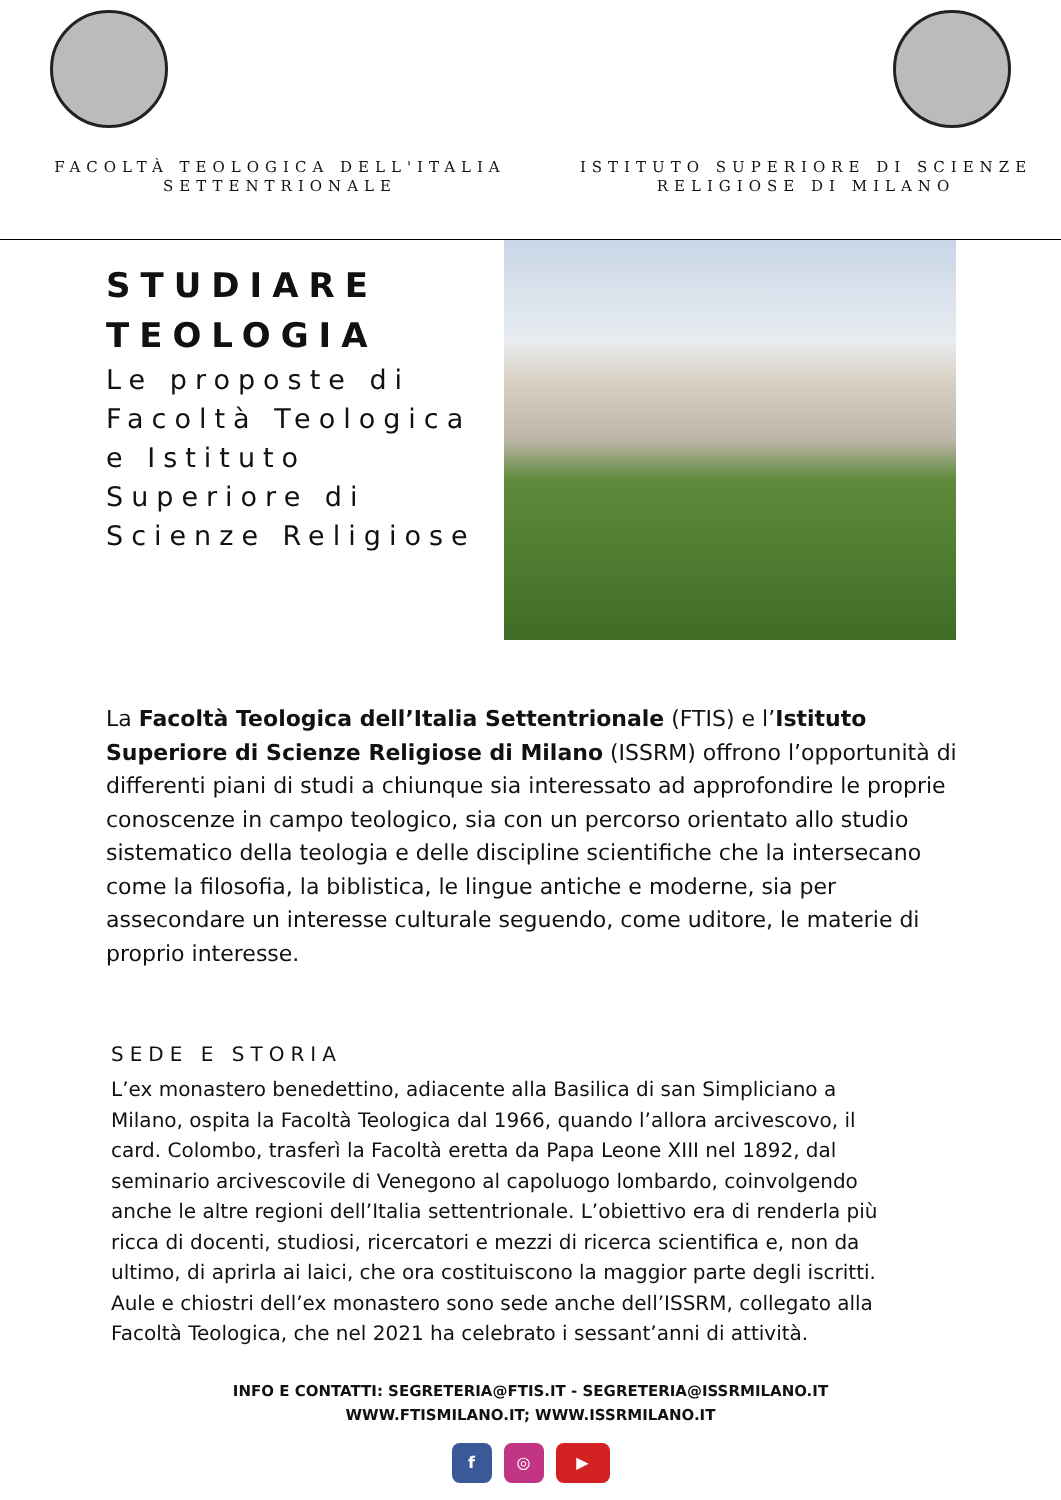FACOLTÀ TEOLOGICA DELL'ITALIA SETTENTRIONALE
ISTITUTO SUPERIORE DI SCIENZE RELIGIOSE DI MILANO
STUDIARE TEOLOGIA
Le proposte di Facoltà Teologica e Istituto Superiore di Scienze Religiose
La Facoltà Teologica dell’Italia Settentrionale (FTIS) e l’Istituto Superiore di Scienze Religiose di Milano (ISSRM) offrono l’opportunità di differenti piani di studi a chiunque sia interessato ad approfondire le proprie conoscenze in campo teologico, sia con un percorso orientato allo studio sistematico della teologia e delle discipline scientifiche che la intersecano come la filosofia, la biblistica, le lingue antiche e moderne, sia per assecondare un interesse culturale seguendo, come uditore, le materie di proprio interesse.
SEDE E STORIA
L’ex monastero benedettino, adiacente alla Basilica di san Simpliciano a Milano, ospita la Facoltà Teologica dal 1966, quando l’allora arcivescovo, il card. Colombo, trasferì la Facoltà eretta da Papa Leone XIII nel 1892, dal seminario arcivescovile di Venegono al capoluogo lombardo, coinvolgendo anche le altre regioni dell’Italia settentrionale. L’obiettivo era di renderla più ricca di docenti, studiosi, ricercatori e mezzi di ricerca scientifica e, non da ultimo, di aprirla ai laici, che ora costituiscono la maggior parte degli iscritti. Aule e chiostri dell’ex monastero sono sede anche dell’ISSRM, collegato alla Facoltà Teologica, che nel 2021 ha celebrato i sessant’anni di attività.
INFO E CONTATTI: SEGRETERIA@FTIS.IT - SEGRETERIA@ISSRMILANO.IT
WWW.FTISMILANO.IT; WWW.ISSRMILANO.IT
f ◎ ▶